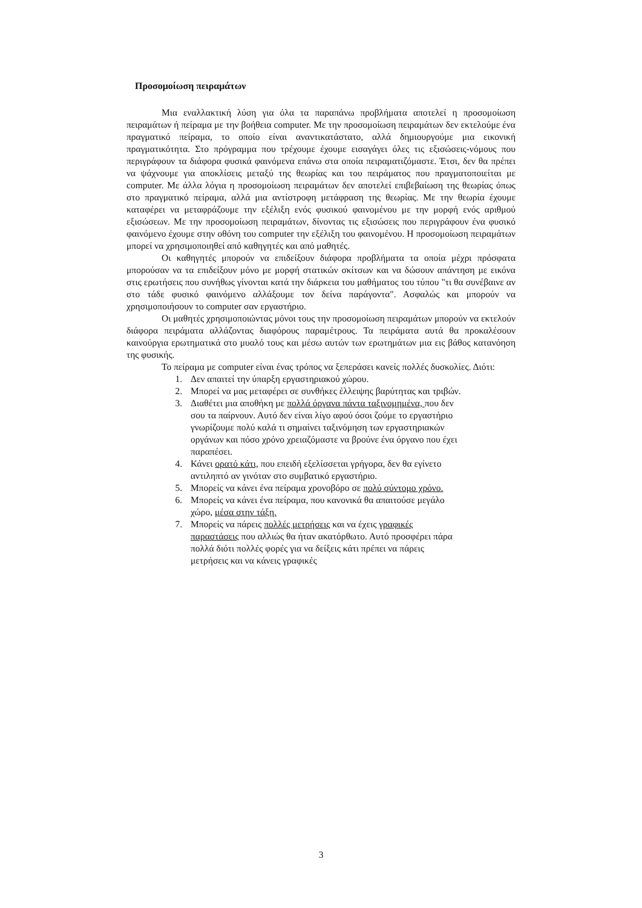Προσομοίωση πειραμάτων
Μια εναλλακτική λύση για όλα τα παραπάνω προβλήματα αποτελεί η προσομοίωση πειραμάτων ή πείραμα με την βοήθεια computer. Με την προσομοίωση πειραμάτων δεν εκτελούμε ένα πραγματικό πείραμα, το οποίο είναι αναντικατάστατο, αλλά δημιουργούμε μια εικονική πραγματικότητα. Στο πρόγραμμα που τρέχουμε έχουμε εισαγάγει όλες τις εξισώσεις-νόμους που περιγράφουν τα διάφορα φυσικά φαινόμενα επάνω στα οποία πειραματιζόμαστε. Έτσι, δεν θα πρέπει να ψάχνουμε για αποκλίσεις μεταξύ της θεωρίας και του πειράματος που πραγματοποιείται με computer. Με άλλα λόγια η προσομοίωση πειραμάτων δεν αποτελεί επιβεβαίωση της θεωρίας όπως στο πραγματικό πείραμα, αλλά μια αντίστροφη μετάφραση της θεωρίας. Με την θεωρία έχουμε καταφέρει να μεταφράζουμε την εξέλιξη ενός φυσικού φαινομένου με την μορφή ενός αριθμού εξισώσεων. Με την προσομοίωση πειραμάτων, δίνοντας τις εξισώσεις που περιγράφουν ένα φυσικό φαινόμενο έχουμε στην οθόνη του computer την εξέλιξη του φαινομένου. Η προσομοίωση πειραμάτων μπορεί να χρησιμοποιηθεί από καθηγητές και από μαθητές.
Οι καθηγητές μπορούν να επιδείξουν διάφορα προβλήματα τα οποία μέχρι πρόσφατα μπορούσαν να τα επιδείξουν μόνο με μορφή στατικών σκίτσων και να δώσουν απάντηση με εικόνα στις ερωτήσεις που συνήθως γίνονται κατά την διάρκεια του μαθήματος του τύπου "τι θα συνέβαινε αν στο τάδε φυσικό φαινόμενο αλλάξουμε τον δείνα παράγοντα". Ασφαλώς και μπορούν να χρησιμοποιήσουν το computer σαν εργαστήριο.
Οι μαθητές χρησιμοποιώντας μόνοι τους την προσομοίωση πειραμάτων μπορούν να εκτελούν διάφορα πειράματα αλλάζοντας διαφόρους παραμέτρους. Τα πειράματα αυτά θα προκαλέσουν καινούργια ερωτηματικά στο μυαλό τους και μέσω αυτών των ερωτημάτων μια εις βάθος κατανόηση της φυσικής.
Το πείραμα με computer είναι ένας τρόπος να ξεπεράσει κανείς πολλές δυσκολίες. Διότι:
1. Δεν απαιτεί την ύπαρξη εργαστηριακού χώρου.
2. Μπορεί να μας μεταφέρει σε συνθήκες έλλειψης βαρύτητας και τριβών.
3. Διαθέτει μια αποθήκη με πολλά όργανα πάντα ταξινομημένα, που δεν σου τα παίρνουν. Αυτό δεν είναι λίγο αφού όσοι ζούμε το εργαστήριο γνωρίζουμε πολύ καλά τι σημαίνει ταξινόμηση των εργαστηριακών οργάνων και πόσο χρόνο χρειαζόμαστε να βρούνε ένα όργανο που έχει παραπέσει.
4. Κάνει ορατό κάτι, που επειδή εξελίσσεται γρήγορα, δεν θα εγίνετο αντιληπτό αν γινόταν στο συμβατικό εργαστήριο.
5. Μπορείς να κάνει ένα πείραμα χρονοβόρο σε πολύ σύντομο χρόνο.
6. Μπορείς να κάνει ένα πείραμα, που κανονικά θα απαιτούσε μεγάλο χώρο, μέσα στην τάξη.
7. Μπορείς να πάρεις πολλές μετρήσεις και να έχεις γραφικές παραστάσεις που αλλιώς θα ήταν ακατόρθωτο. Αυτό προσφέρει πάρα πολλά διότι πολλές φορές για να δείξεις κάτι πρέπει να πάρεις μετρήσεις και να κάνεις γραφικές
3